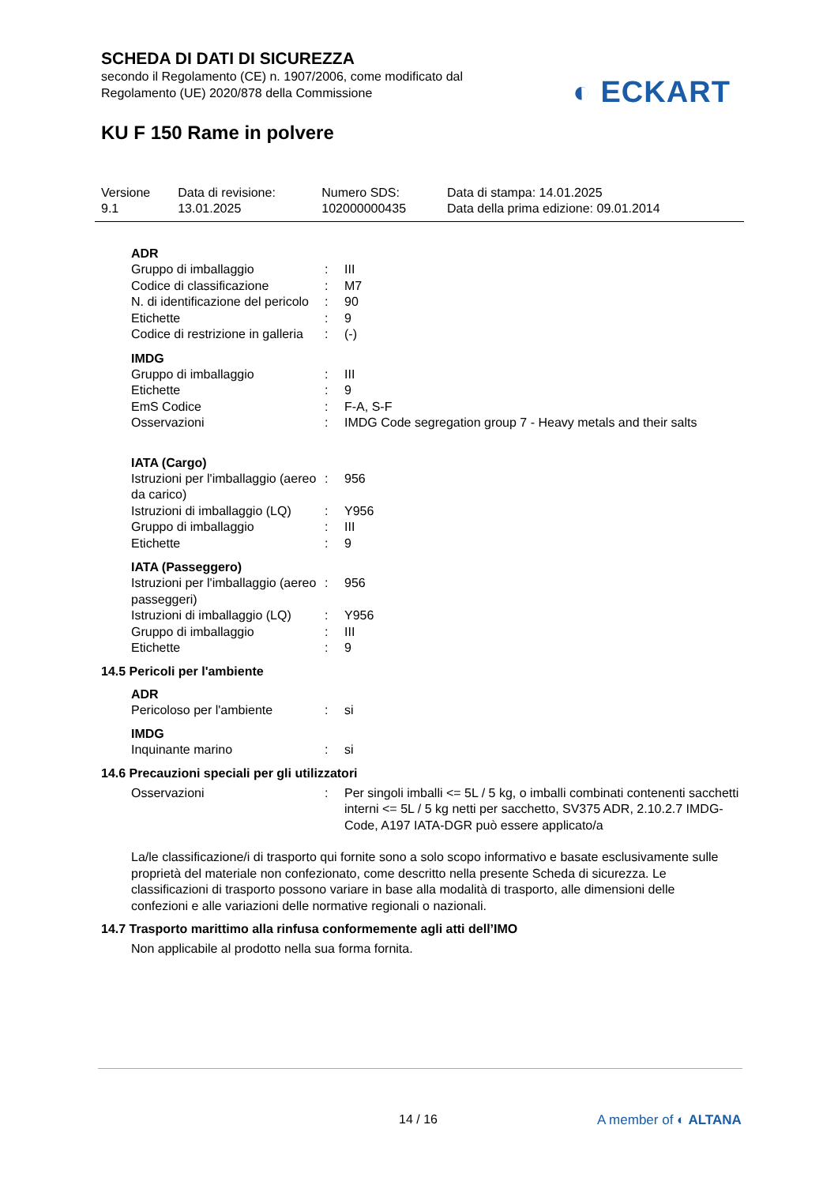SCHEDA DI DATI DI SICUREZZA
secondo il Regolamento (CE) n. 1907/2006, come modificato dal
Regolamento (UE) 2020/878 della Commissione
◐ ECKART
KU F 150 Rame in polvere
| Versione 9.1 | Data di revisione: 13.01.2025 | Numero SDS: 102000000435 | Data di stampa: 14.01.2025 Data della prima edizione: 09.01.2014 |
ADR
| Gruppo di imballaggio | : | III |
| Codice di classificazione | : | M7 |
| N. di identificazione del pericolo | : | 90 |
| Etichette | : | 9 |
| Codice di restrizione in galleria | : | (-) |
IMDG
| Gruppo di imballaggio | : | III |
| Etichette | : | 9 |
| EmS Codice | : | F-A, S-F |
| Osservazioni | : | IMDG Code segregation group 7 - Heavy metals and their salts |
IATA (Cargo)
| Istruzioni per l'imballaggio (aereo da carico) | : | 956 |
| Istruzioni di imballaggio (LQ) | : | Y956 |
| Gruppo di imballaggio | : | III |
| Etichette | : | 9 |
IATA (Passeggero)
| Istruzioni per l'imballaggio (aereo passeggeri) | : | 956 |
| Istruzioni di imballaggio (LQ) | : | Y956 |
| Gruppo di imballaggio | : | III |
| Etichette | : | 9 |
14.5 Pericoli per l'ambiente
ADR
| Pericoloso per l'ambiente | : | si |
IMDG
| Inquinante marino | : | si |
14.6 Precauzioni speciali per gli utilizzatori
| Osservazioni | : | Per singoli imballi <= 5L / 5 kg, o imballi combinati contenenti sacchetti interni <= 5L / 5 kg netti per sacchetto, SV375 ADR, 2.10.2.7 IMDG-Code, A197 IATA-DGR può essere applicato/a |
La/le classificazione/i di trasporto qui fornite sono a solo scopo informativo e basate esclusivamente sulle proprietà del materiale non confezionato, come descritto nella presente Scheda di sicurezza. Le classificazioni di trasporto possono variare in base alla modalità di trasporto, alle dimensioni delle confezioni e alle variazioni delle normative regionali o nazionali.
14.7 Trasporto marittimo alla rinfusa conformemente agli atti dell’IMO
Non applicabile al prodotto nella sua forma fornita.
14 / 16 A member of ◐ ALTANA